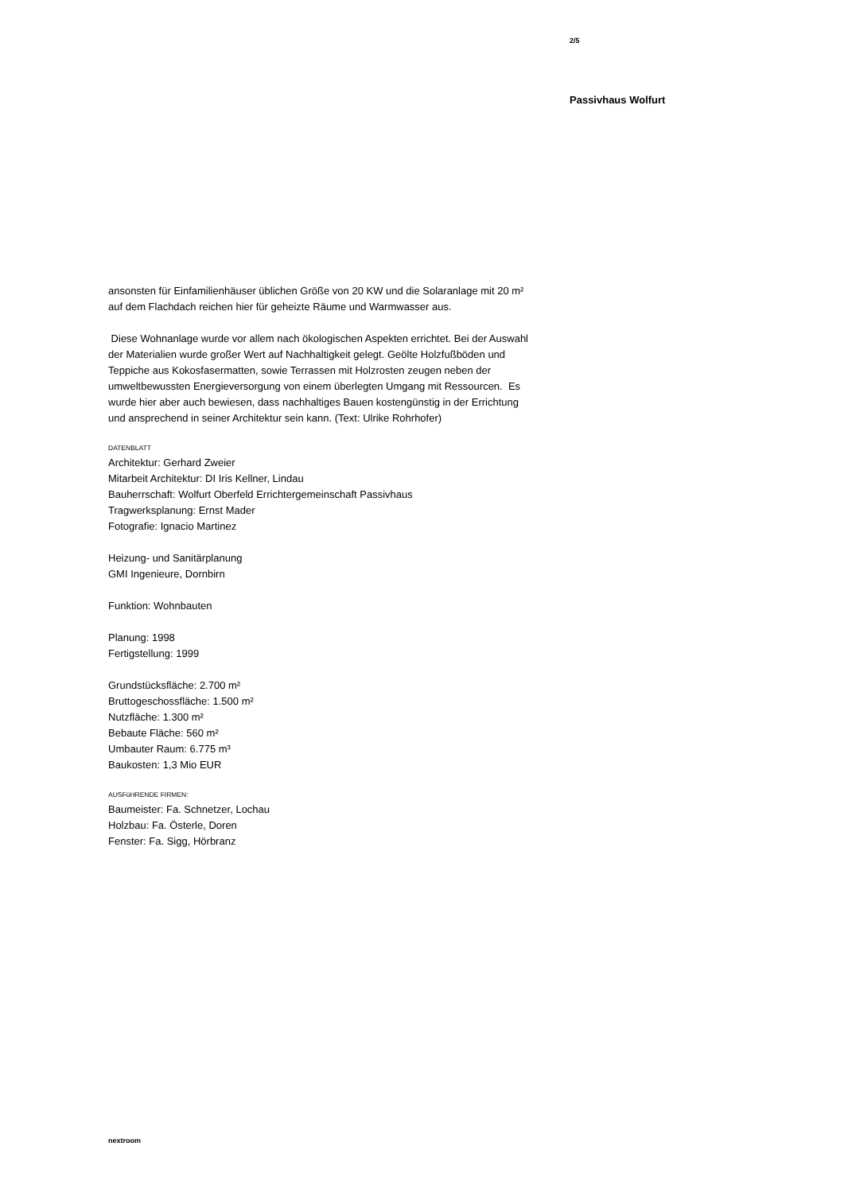2/5
Passivhaus Wolfurt
ansonsten für Einfamilienhäuser üblichen Größe von 20 KW und die Solaranlage mit 20 m² auf dem Flachdach reichen hier für geheizte Räume und Warmwasser aus.
Diese Wohnanlage wurde vor allem nach ökologischen Aspekten errichtet. Bei der Auswahl der Materialien wurde großer Wert auf Nachhaltigkeit gelegt. Geölte Holzfußböden und Teppiche aus Kokosfasermatten, sowie Terrassen mit Holzrosten zeugen neben der umweltbewussten Energieversorgung von einem überlegten Umgang mit Ressourcen. Es wurde hier aber auch bewiesen, dass nachhaltiges Bauen kostengünstig in der Errichtung und ansprechend in seiner Architektur sein kann. (Text: Ulrike Rohrhofer)
DATENBLATT
Architektur: Gerhard Zweier
Mitarbeit Architektur: DI Iris Kellner, Lindau
Bauherrschaft: Wolfurt Oberfeld Errichtergemeinschaft Passivhaus
Tragwerksplanung: Ernst Mader
Fotografie: Ignacio Martinez
Heizung- und Sanitärplanung
GMI Ingenieure, Dornbirn
Funktion: Wohnbauten
Planung: 1998
Fertigstellung: 1999
Grundstücksfläche: 2.700 m²
Bruttogeschossfläche: 1.500 m²
Nutzfläche: 1.300 m²
Bebaute Fläche: 560 m²
Umbauter Raum: 6.775 m³
Baukosten: 1,3 Mio EUR
AUSFüHRENDE FIRMEN:
Baumeister: Fa. Schnetzer, Lochau
Holzbau: Fa. Österle, Doren
Fenster: Fa. Sigg, Hörbranz
nextroom